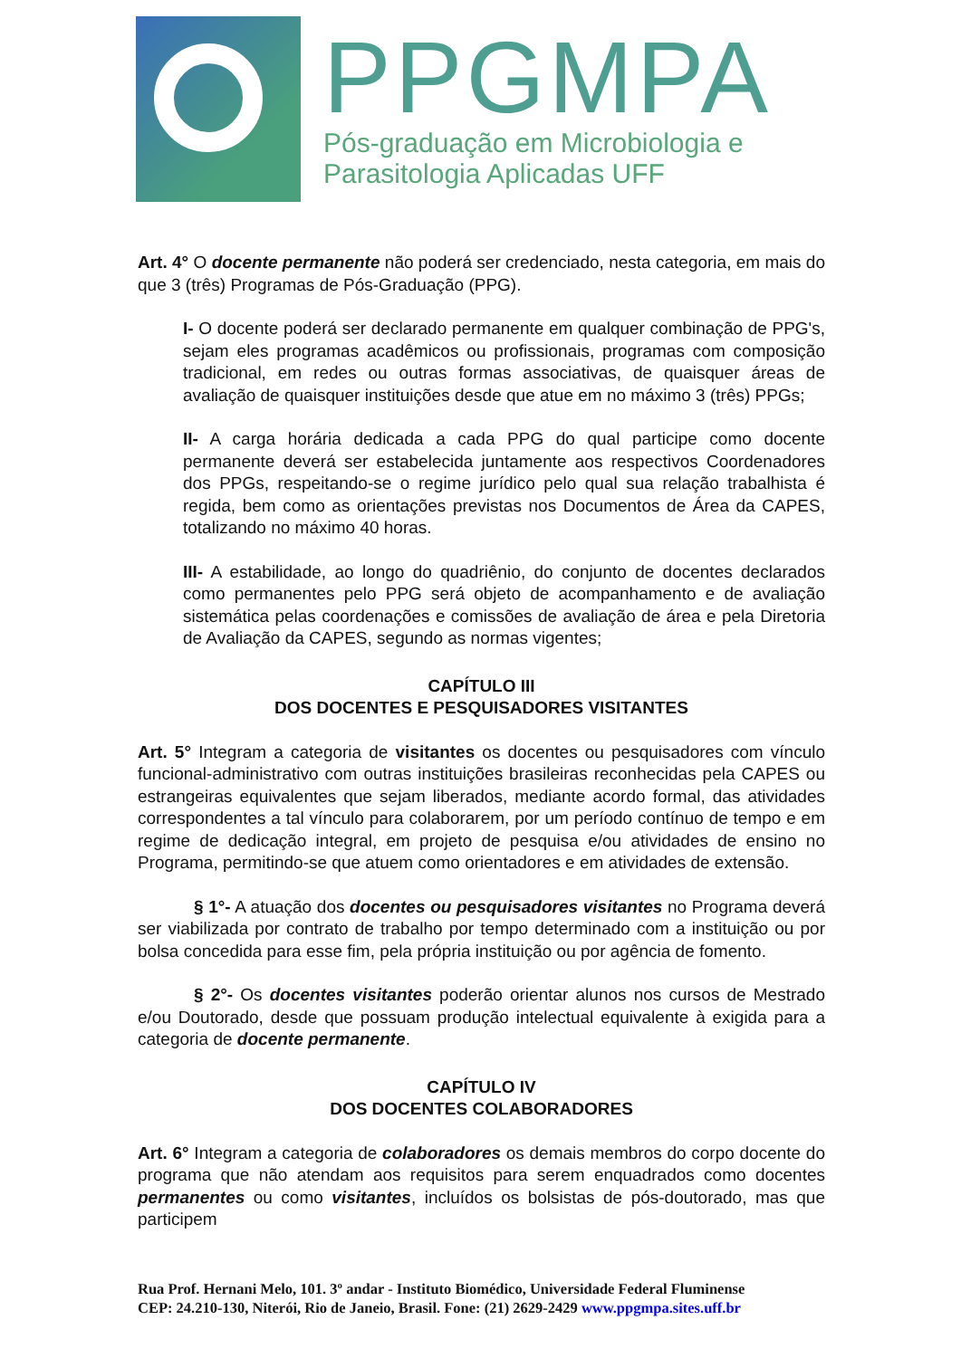PPGMPA
Pós-graduação em Microbiologia e
Parasitologia Aplicadas UFF
Art. 4° O docente permanente não poderá ser credenciado, nesta categoria, em mais do que 3 (três) Programas de Pós-Graduação (PPG).
I- O docente poderá ser declarado permanente em qualquer combinação de PPG's, sejam eles programas acadêmicos ou profissionais, programas com composição tradicional, em redes ou outras formas associativas, de quaisquer áreas de avaliação de quaisquer instituições desde que atue em no máximo 3 (três) PPGs;
II- A carga horária dedicada a cada PPG do qual participe como docente permanente deverá ser estabelecida juntamente aos respectivos Coordenadores dos PPGs, respeitando-se o regime jurídico pelo qual sua relação trabalhista é regida, bem como as orientações previstas nos Documentos de Área da CAPES, totalizando no máximo 40 horas.
III- A estabilidade, ao longo do quadriênio, do conjunto de docentes declarados como permanentes pelo PPG será objeto de acompanhamento e de avaliação sistemática pelas coordenações e comissões de avaliação de área e pela Diretoria de Avaliação da CAPES, segundo as normas vigentes;
CAPÍTULO III
DOS DOCENTES E PESQUISADORES VISITANTES
Art. 5° Integram a categoria de visitantes os docentes ou pesquisadores com vínculo funcional-administrativo com outras instituições brasileiras reconhecidas pela CAPES ou estrangeiras equivalentes que sejam liberados, mediante acordo formal, das atividades correspondentes a tal vínculo para colaborarem, por um período contínuo de tempo e em regime de dedicação integral, em projeto de pesquisa e/ou atividades de ensino no Programa, permitindo-se que atuem como orientadores e em atividades de extensão.
§ 1°- A atuação dos docentes ou pesquisadores visitantes no Programa deverá ser viabilizada por contrato de trabalho por tempo determinado com a instituição ou por bolsa concedida para esse fim, pela própria instituição ou por agência de fomento.
§ 2°- Os docentes visitantes poderão orientar alunos nos cursos de Mestrado e/ou Doutorado, desde que possuam produção intelectual equivalente à exigida para a categoria de docente permanente.
CAPÍTULO IV
DOS DOCENTES COLABORADORES
Art. 6° Integram a categoria de colaboradores os demais membros do corpo docente do programa que não atendam aos requisitos para serem enquadrados como docentes permanentes ou como visitantes, incluídos os bolsistas de pós-doutorado, mas que participem
Rua Prof. Hernani Melo, 101. 3º andar - Instituto Biomédico, Universidade Federal Fluminense
CEP: 24.210-130, Niterói, Rio de Janeio, Brasil. Fone: (21) 2629-2429 www.ppgmpa.sites.uff.br